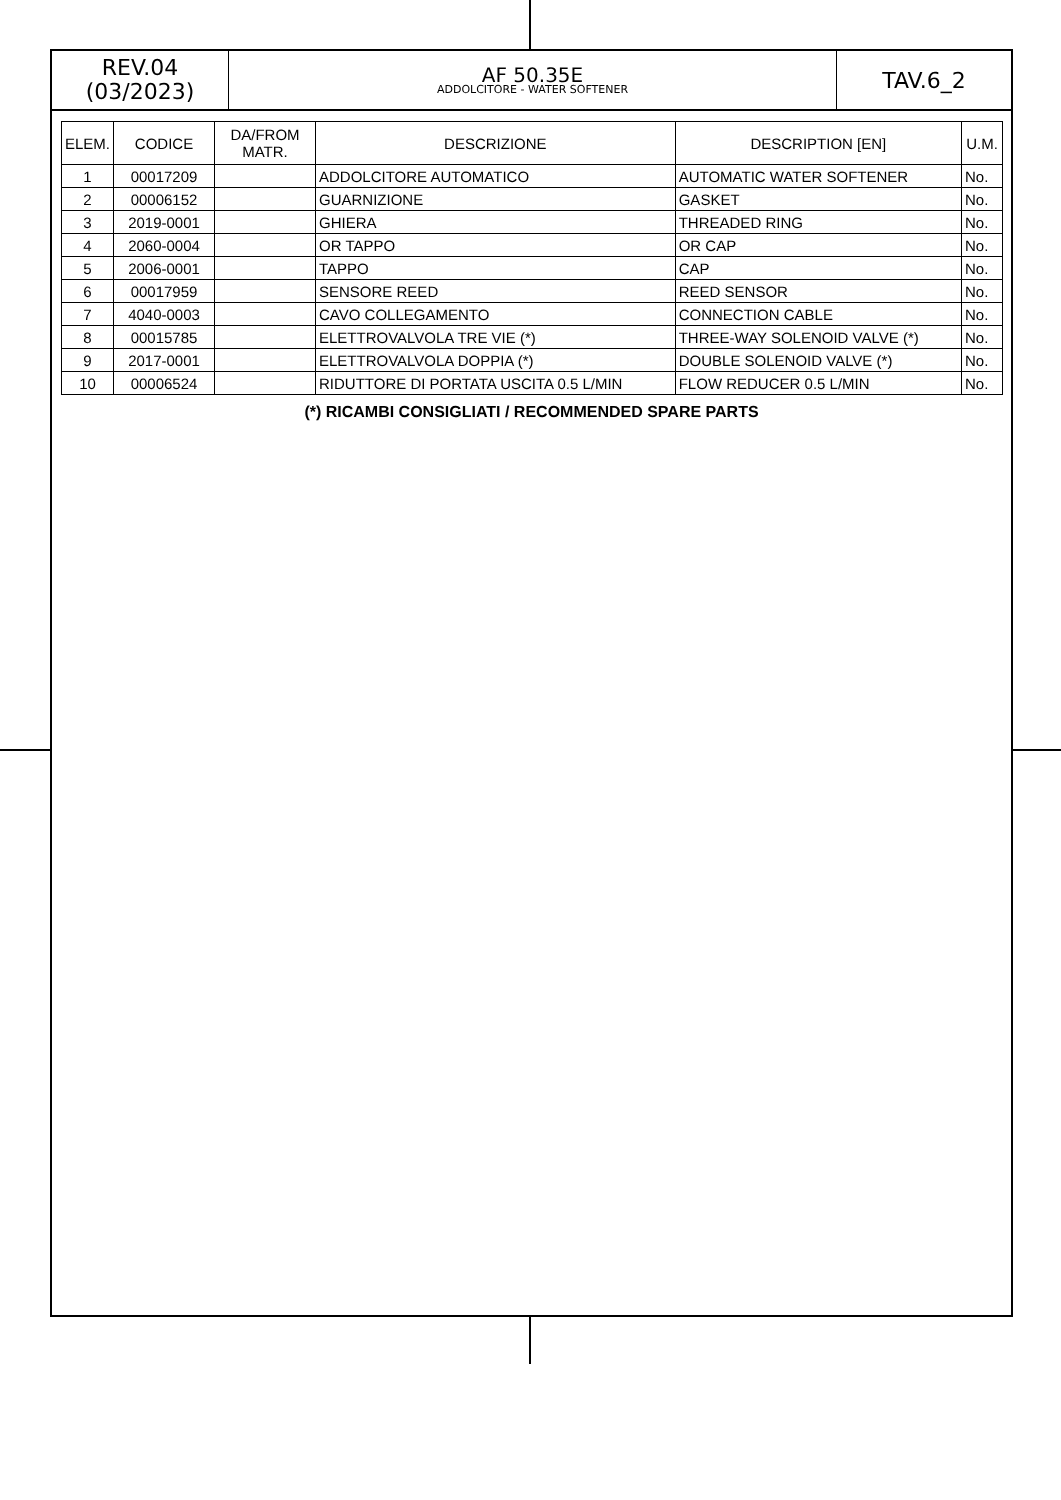REV.04
(03/2023)
AF 50.35E
ADDOLCITORE - WATER SOFTENER
TAV.6_2
| ELEM. | CODICE | DA/FROM MATR. | DESCRIZIONE | DESCRIPTION [EN] | U.M. |
| --- | --- | --- | --- | --- | --- |
| 1 | 00017209 | | ADDOLCITORE AUTOMATICO | AUTOMATIC WATER SOFTENER | No. |
| 2 | 00006152 | | GUARNIZIONE | GASKET | No. |
| 3 | 2019-0001 | | GHIERA | THREADED RING | No. |
| 4 | 2060-0004 | | OR TAPPO | OR CAP | No. |
| 5 | 2006-0001 | | TAPPO | CAP | No. |
| 6 | 00017959 | | SENSORE REED | REED SENSOR | No. |
| 7 | 4040-0003 | | CAVO COLLEGAMENTO | CONNECTION CABLE | No. |
| 8 | 00015785 | | ELETTROVALVOLA TRE VIE (*) | THREE-WAY SOLENOID VALVE (*) | No. |
| 9 | 2017-0001 | | ELETTROVALVOLA DOPPIA (*) | DOUBLE SOLENOID VALVE (*) | No. |
| 10 | 00006524 | | RIDUTTORE DI PORTATA USCITA 0.5 L/MIN | FLOW REDUCER 0.5 L/MIN | No. |
(*) RICAMBI CONSIGLIATI / RECOMMENDED SPARE PARTS